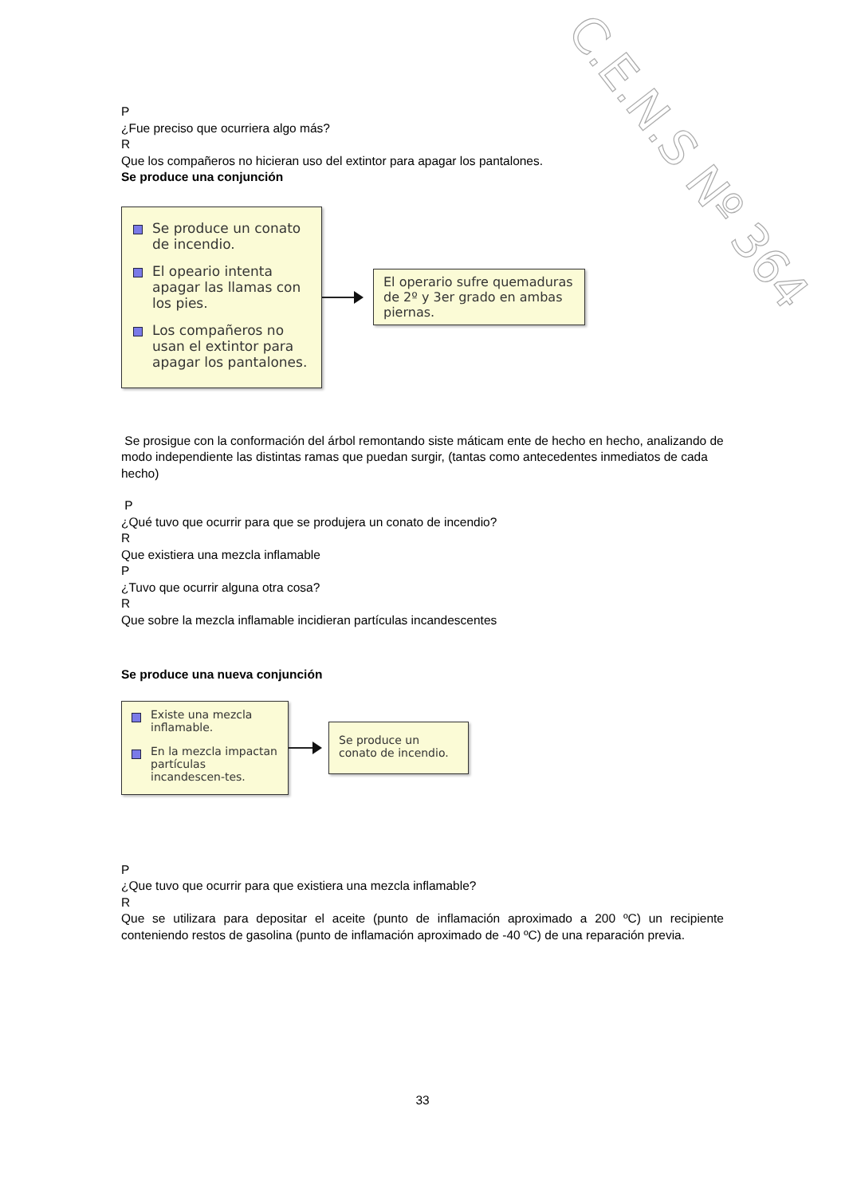C.E.N.S Nº 364
P
¿Fue preciso que ocurriera algo más?
R
Que los compañeros no hicieran uso del extintor para apagar los pantalones.
Se produce una conjunción
Se produce un conato de incendio.
El opeario intenta apagar las llamas con los pies.
Los compañeros no usan el extintor para apagar los pantalones.
El operario sufre quemaduras de 2º y 3er grado en ambas piernas.
Se prosigue con la conformación del árbol remontando siste máticam ente de hecho en hecho, analizando de modo independiente las distintas ramas que puedan surgir, (tantas como antecedentes inmediatos de cada hecho)
P
¿Qué tuvo que ocurrir para que se produjera un conato de incendio?
R
Que existiera una mezcla inflamable
P
¿Tuvo que ocurrir alguna otra cosa?
R
Que sobre la mezcla inflamable incidieran partículas incandescentes
Se produce una nueva conjunción
Existe una mezcla inflamable.
En la mezcla impactan partículas incandescen-tes.
Se produce un conato de incendio.
P
¿Que tuvo que ocurrir para que existiera una mezcla inflamable?
R
Que se utilizara para depositar el aceite (punto de inflamación aproximado a 200 ºC) un recipiente conteniendo restos de gasolina (punto de inflamación aproximado de -40 ºC) de una reparación previa.
33